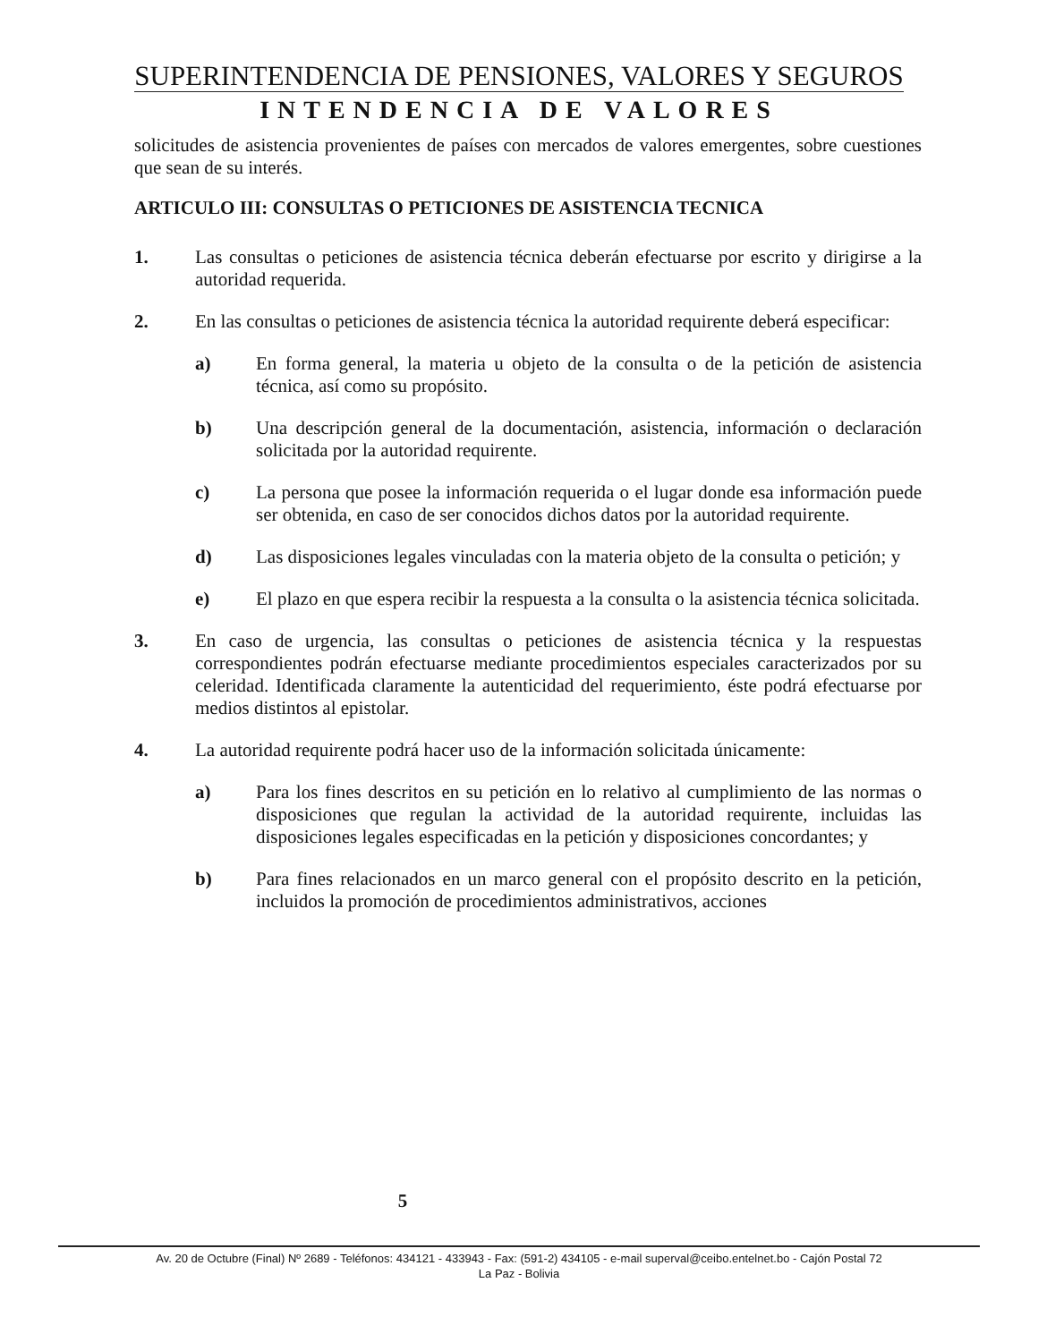SUPERINTENDENCIA DE PENSIONES, VALORES Y SEGUROS
INTENDENCIA DE VALORES
solicitudes de asistencia provenientes de países con mercados de valores emergentes, sobre cuestiones que sean de su interés.
ARTICULO III: CONSULTAS O PETICIONES DE ASISTENCIA TECNICA
1. Las consultas o peticiones de asistencia técnica deberán efectuarse por escrito y dirigirse a la autoridad requerida.
2. En las consultas o peticiones de asistencia técnica la autoridad requirente deberá especificar:
a) En forma general, la materia u objeto de la consulta o de la petición de asistencia técnica, así como su propósito.
b) Una descripción general de la documentación, asistencia, información o declaración solicitada por la autoridad requirente.
c) La persona que posee la información requerida o el lugar donde esa información puede ser obtenida, en caso de ser conocidos dichos datos por la autoridad requirente.
d) Las disposiciones legales vinculadas con la materia objeto de la consulta o petición; y
e) El plazo en que espera recibir la respuesta a la consulta o la asistencia técnica solicitada.
3. En caso de urgencia, las consultas o peticiones de asistencia técnica y la respuestas correspondientes podrán efectuarse mediante procedimientos especiales caracterizados por su celeridad. Identificada claramente la autenticidad del requerimiento, éste podrá efectuarse por medios distintos al epistolar.
4. La autoridad requirente podrá hacer uso de la información solicitada únicamente:
a) Para los fines descritos en su petición en lo relativo al cumplimiento de las normas o disposiciones que regulan la actividad de la autoridad requirente, incluidas las disposiciones legales especificadas en la petición y disposiciones concordantes; y
b) Para fines relacionados en un marco general con el propósito descrito en la petición, incluidos la promoción de procedimientos administrativos, acciones
5
Av. 20 de Octubre (Final) Nº 2689 - Teléfonos: 434121 - 433943 - Fax: (591-2) 434105 - e-mail superval@ceibo.entelnet.bo - Cajón Postal 72
La Paz - Bolivia